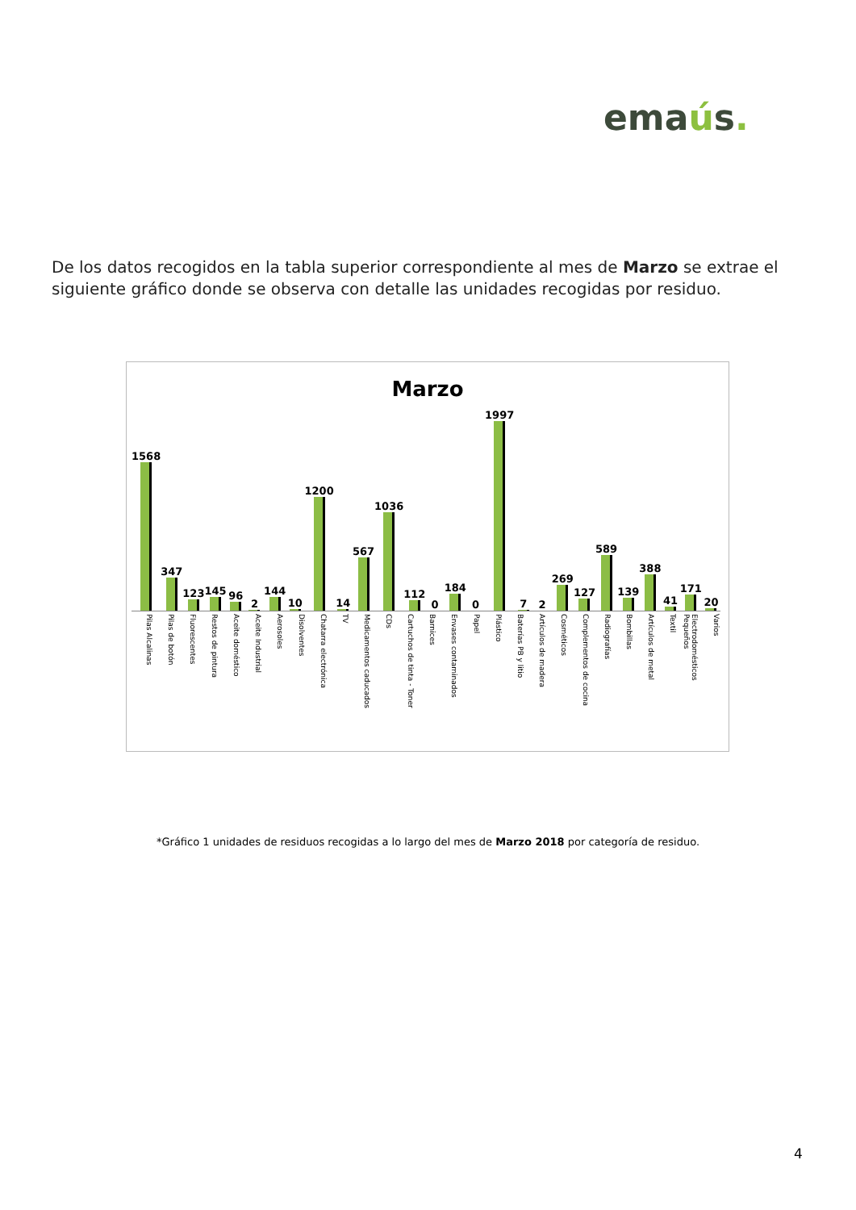emaús.
De los datos recogidos en la tabla superior correspondiente al mes de Marzo se extrae el siguiente gráfico donde se observa con detalle las unidades recogidas por residuo.
Marzo
1568
347
123
145
96
2
144
10
1200
14
567
1036
112
0
184
0
1997
7
2
269
127
589
139
388
41
171
20
Pilas Alcalinas
Pilas de botón
Fluorescentes
Restos de pintura
Aceite doméstico
Aceite Industrial
Aerosoles
Disolventes
Chatarra electrónica
TV
Medicamentos caducados
CDs
Cartuchos de tinta - Toner
Barnices
Envases contaminados
Papel
Plástico
Baterías PB y litio
Artículos de madera
Cosméticos
Complementos de cocina
Radiografías
Bombillas
Artículos de metal
Textil
Electrodomésticos Pequeños
Varios
*Gráfico 1 unidades de residuos recogidas a lo largo del mes de Marzo 2018 por categoría de residuo.
4